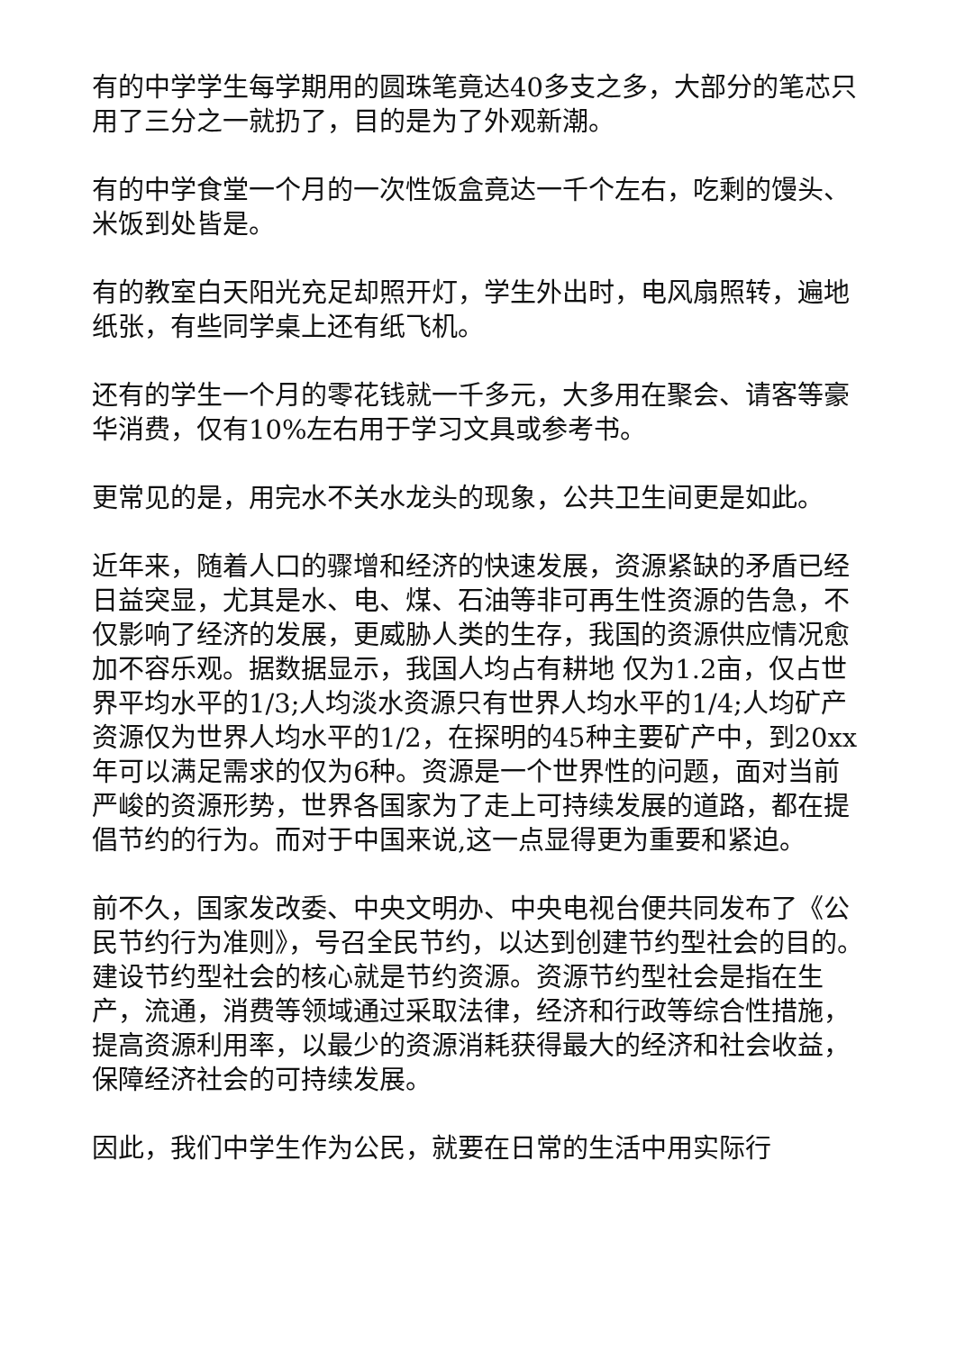有的中学学生每学期用的圆珠笔竟达40多支之多，大部分的笔芯只用了三分之一就扔了，目的是为了外观新潮。
有的中学食堂一个月的一次性饭盒竟达一千个左右，吃剩的馒头、米饭到处皆是。
有的教室白天阳光充足却照开灯，学生外出时，电风扇照转，遍地纸张，有些同学桌上还有纸飞机。
还有的学生一个月的零花钱就一千多元，大多用在聚会、请客等豪华消费，仅有10%左右用于学习文具或参考书。
更常见的是，用完水不关水龙头的现象，公共卫生间更是如此。
近年来，随着人口的骤增和经济的快速发展，资源紧缺的矛盾已经日益突显，尤其是水、电、煤、石油等非可再生性资源的告急，不仅影响了经济的发展，更威胁人类的生存，我国的资源供应情况愈加不容乐观。据数据显示，我国人均占有耕地 仅为1.2亩，仅占世界平均水平的1/3;人均淡水资源只有世界人均水平的1/4;人均矿产资源仅为世界人均水平的1/2，在探明的45种主要矿产中，到20xx年可以满足需求的仅为6种。资源是一个世界性的问题，面对当前严峻的资源形势，世界各国家为了走上可持续发展的道路，都在提倡节约的行为。而对于中国来说,这一点显得更为重要和紧迫。
前不久，国家发改委、中央文明办、中央电视台便共同发布了《公民节约行为准则》，号召全民节约，以达到创建节约型社会的目的。建设节约型社会的核心就是节约资源。资源节约型社会是指在生产，流通，消费等领域通过采取法律，经济和行政等综合性措施，提高资源利用率，以最少的资源消耗获得最大的经济和社会收益，保障经济社会的可持续发展。
因此，我们中学生作为公民，就要在日常的生活中用实际行